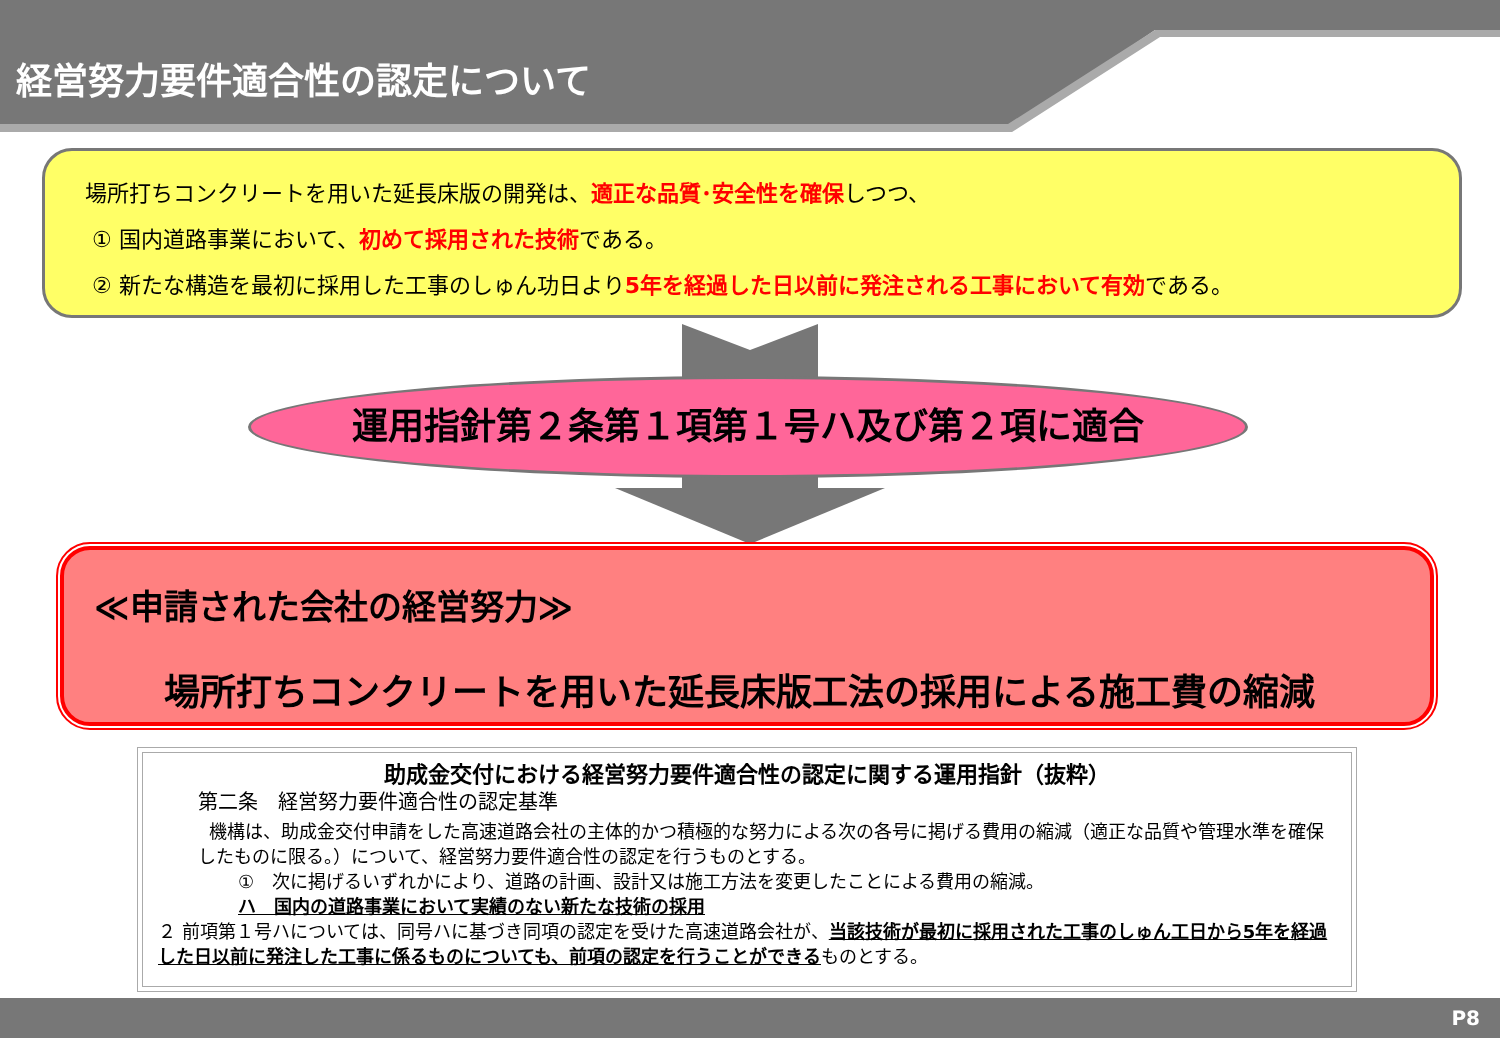経営努力要件適合性の認定について
場所打ちコンクリートを用いた延長床版の開発は、適正な品質･安全性を確保しつつ、
① 国内道路事業において、初めて採用された技術である。
② 新たな構造を最初に採用した工事のしゅん功日より5年を経過した日以前に発注される工事において有効である。
運用指針第２条第１項第１号ハ及び第２項に適合
≪申請された会社の経営努力≫
場所打ちコンクリートを用いた延長床版工法の採用による施工費の縮減
助成金交付における経営努力要件適合性の認定に関する運用指針（抜粋）
第二条　経営努力要件適合性の認定基準
機構は、助成金交付申請をした高速道路会社の主体的かつ積極的な努力による次の各号に掲げる費用の縮減（適正な品質や管理水準を確保したものに限る。）について、経営努力要件適合性の認定を行うものとする。
①　次に掲げるいずれかにより、道路の計画、設計又は施工方法を変更したことによる費用の縮減。
ハ　国内の道路事業において実績のない新たな技術の採用
２ 前項第１号ハについては、同号ハに基づき同項の認定を受けた高速道路会社が、当該技術が最初に採用された工事のしゅん工日から5年を経過した日以前に発注した工事に係るものについても、前項の認定を行うことができるものとする。
P8